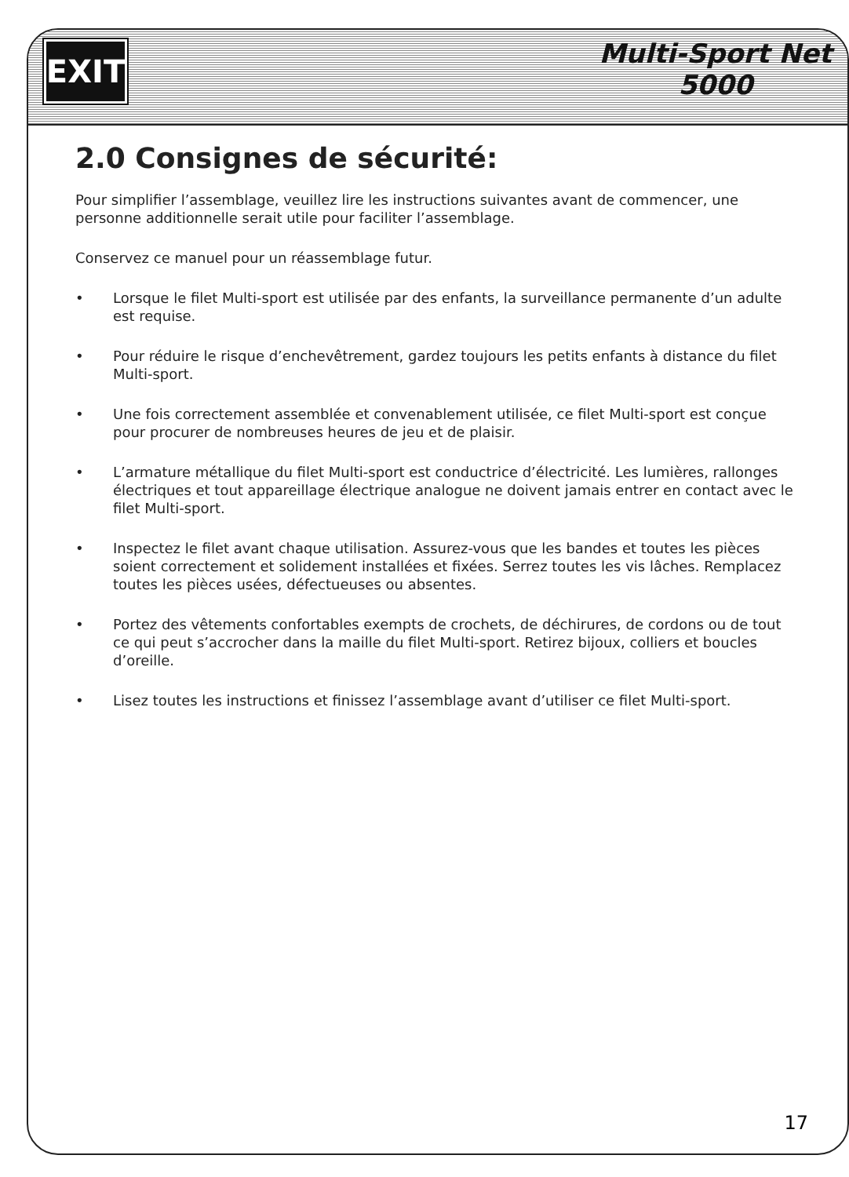EXIT
Multi-Sport Net
5000
2.0 Consignes de sécurité:
Pour simplifier l’assemblage, veuillez lire les instructions suivantes avant de commencer, une personne additionnelle serait utile pour faciliter l’assemblage.
Conservez ce manuel pour un réassemblage futur.
• Lorsque le filet Multi-sport est utilisée par des enfants, la surveillance permanente d’un adulte est requise.
• Pour réduire le risque d’enchevêtrement, gardez toujours les petits enfants à distance du filet Multi-sport.
• Une fois correctement assemblée et convenablement utilisée, ce filet Multi-sport est conçue pour procurer de nombreuses heures de jeu et de plaisir.
• L’armature métallique du filet Multi-sport est conductrice d’électricité. Les lumières, rallonges électriques et tout appareillage électrique analogue ne doivent jamais entrer en contact avec le filet Multi-sport.
• Inspectez le filet avant chaque utilisation. Assurez-vous que les bandes et toutes les pièces soient correctement et solidement installées et fixées. Serrez toutes les vis lâches. Remplacez toutes les pièces usées, défectueuses ou absentes.
• Portez des vêtements confortables exempts de crochets, de déchirures, de cordons ou de tout ce qui peut s’accrocher dans la maille du filet Multi-sport. Retirez bijoux, colliers et boucles d’oreille.
• Lisez toutes les instructions et finissez l’assemblage avant d’utiliser ce filet Multi-sport.
17